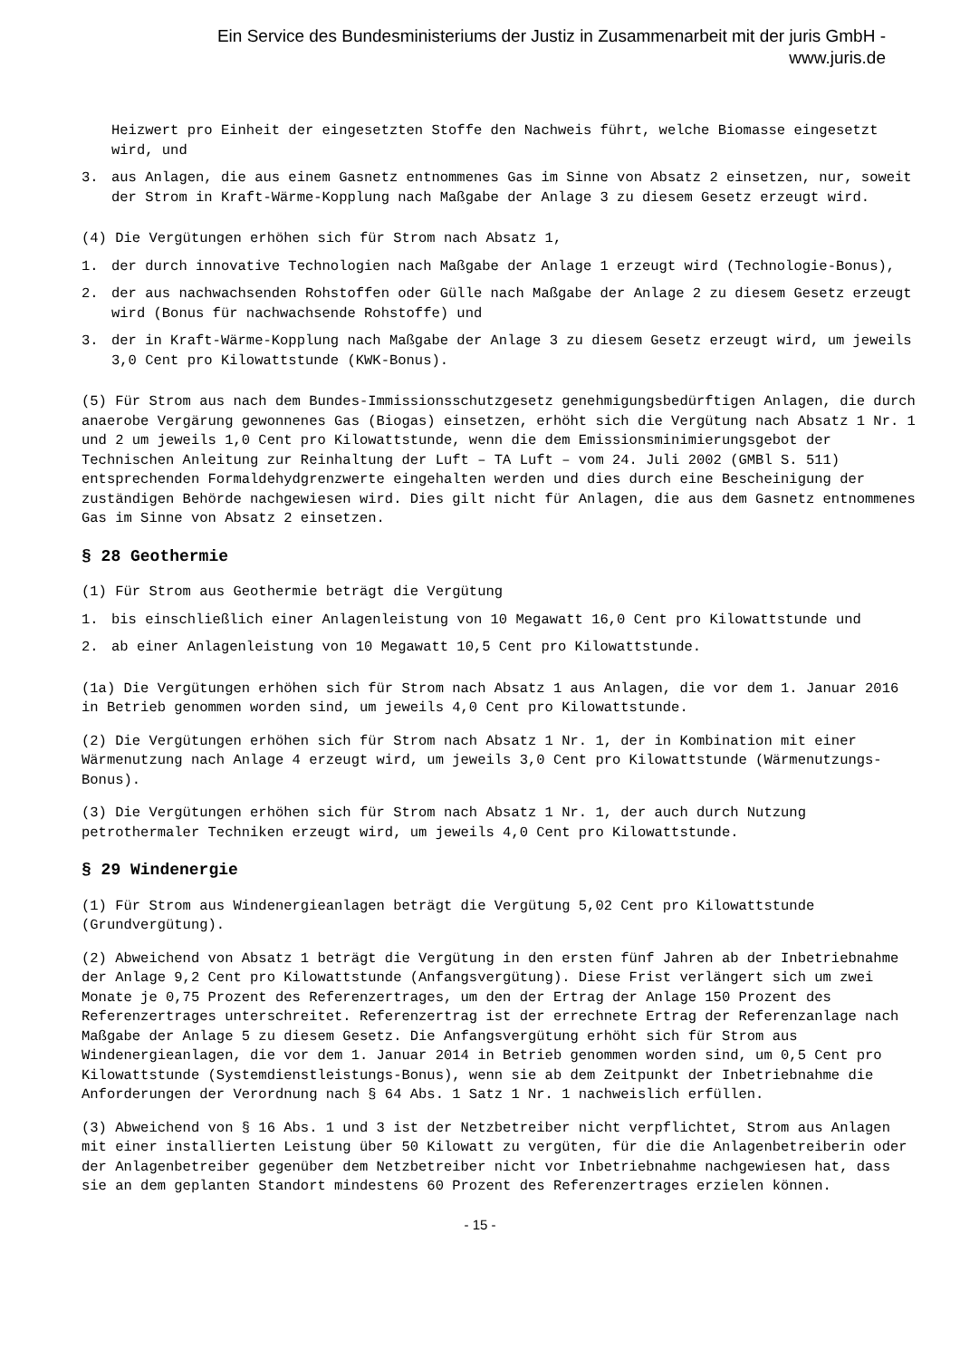Ein Service des Bundesministeriums der Justiz in Zusammenarbeit mit der juris GmbH -
www.juris.de
Heizwert pro Einheit der eingesetzten Stoffe den Nachweis führt, welche Biomasse eingesetzt wird, und
3. aus Anlagen, die aus einem Gasnetz entnommenes Gas im Sinne von Absatz 2 einsetzen, nur, soweit der Strom in Kraft-Wärme-Kopplung nach Maßgabe der Anlage 3 zu diesem Gesetz erzeugt wird.
(4) Die Vergütungen erhöhen sich für Strom nach Absatz 1,
1. der durch innovative Technologien nach Maßgabe der Anlage 1 erzeugt wird (Technologie-Bonus),
2. der aus nachwachsenden Rohstoffen oder Gülle nach Maßgabe der Anlage 2 zu diesem Gesetz erzeugt wird (Bonus für nachwachsende Rohstoffe) und
3. der in Kraft-Wärme-Kopplung nach Maßgabe der Anlage 3 zu diesem Gesetz erzeugt wird, um jeweils 3,0 Cent pro Kilowattstunde (KWK-Bonus).
(5) Für Strom aus nach dem Bundes-Immissionsschutzgesetz genehmigungsbedürftigen Anlagen, die durch anaerobe Vergärung gewonnenes Gas (Biogas) einsetzen, erhöht sich die Vergütung nach Absatz 1 Nr. 1 und 2 um jeweils 1,0 Cent pro Kilowattstunde, wenn die dem Emissionsminimierungsgebot der Technischen Anleitung zur Reinhaltung der Luft – TA Luft – vom 24. Juli 2002 (GMBl S. 511) entsprechenden Formaldehydgrenzwerte eingehalten werden und dies durch eine Bescheinigung der zuständigen Behörde nachgewiesen wird. Dies gilt nicht für Anlagen, die aus dem Gasnetz entnommenes Gas im Sinne von Absatz 2 einsetzen.
§ 28 Geothermie
(1) Für Strom aus Geothermie beträgt die Vergütung
1. bis einschließlich einer Anlagenleistung von 10 Megawatt 16,0 Cent pro Kilowattstunde und
2. ab einer Anlagenleistung von 10 Megawatt 10,5 Cent pro Kilowattstunde.
(1a) Die Vergütungen erhöhen sich für Strom nach Absatz 1 aus Anlagen, die vor dem 1. Januar 2016 in Betrieb genommen worden sind, um jeweils 4,0 Cent pro Kilowattstunde.
(2) Die Vergütungen erhöhen sich für Strom nach Absatz 1 Nr. 1, der in Kombination mit einer Wärmenutzung nach Anlage 4 erzeugt wird, um jeweils 3,0 Cent pro Kilowattstunde (Wärmenutzungs-Bonus).
(3) Die Vergütungen erhöhen sich für Strom nach Absatz 1 Nr. 1, der auch durch Nutzung petrothermaler Techniken erzeugt wird, um jeweils 4,0 Cent pro Kilowattstunde.
§ 29 Windenergie
(1) Für Strom aus Windenergieanlagen beträgt die Vergütung 5,02 Cent pro Kilowattstunde (Grundvergütung).
(2) Abweichend von Absatz 1 beträgt die Vergütung in den ersten fünf Jahren ab der Inbetriebnahme der Anlage 9,2 Cent pro Kilowattstunde (Anfangsvergütung). Diese Frist verlängert sich um zwei Monate je 0,75 Prozent des Referenzertrages, um den der Ertrag der Anlage 150 Prozent des Referenzertrages unterschreitet. Referenzertrag ist der errechnete Ertrag der Referenzanlage nach Maßgabe der Anlage 5 zu diesem Gesetz. Die Anfangsvergütung erhöht sich für Strom aus Windenergieanlagen, die vor dem 1. Januar 2014 in Betrieb genommen worden sind, um 0,5 Cent pro Kilowattstunde (Systemdienstleistungs-Bonus), wenn sie ab dem Zeitpunkt der Inbetriebnahme die Anforderungen der Verordnung nach § 64 Abs. 1 Satz 1 Nr. 1 nachweislich erfüllen.
(3) Abweichend von § 16 Abs. 1 und 3 ist der Netzbetreiber nicht verpflichtet, Strom aus Anlagen mit einer installierten Leistung über 50 Kilowatt zu vergüten, für die die Anlagenbetreiberin oder der Anlagenbetreiber gegenüber dem Netzbetreiber nicht vor Inbetriebnahme nachgewiesen hat, dass sie an dem geplanten Standort mindestens 60 Prozent des Referenzertrages erzielen können.
- 15 -